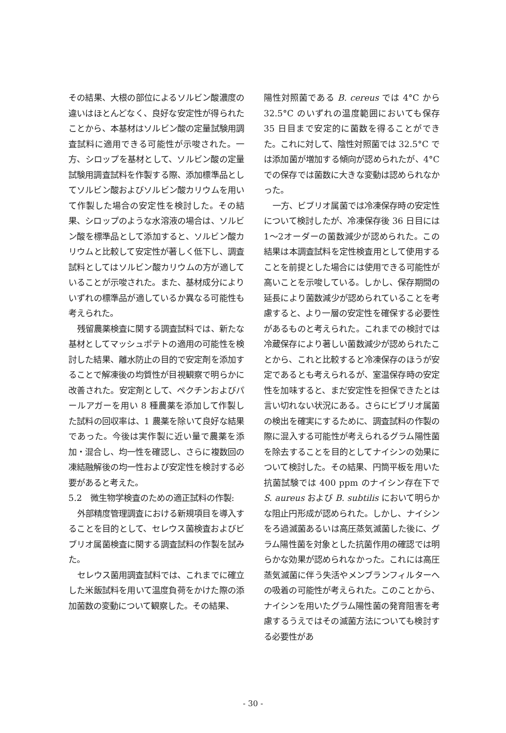その結果、大根の部位によるソルビン酸濃度の違いはほとんどなく、良好な安定性が得られたことから、本基材はソルビン酸の定量試験用調査試料に適用できる可能性が示唆された。一方、シロップを基材として、ソルビン酸の定量試験用調査試料を作製する際、添加標準品としてソルビン酸およびソルビン酸カリウムを用いて作製した場合の安定性を検討した。その結果、シロップのような水溶液の場合は、ソルビン酸を標準品として添加すると、ソルビン酸カリウムと比較して安定性が著しく低下し、調査試料としてはソルビン酸カリウムの方が適していることが示唆された。また、基材成分によりいずれの標準品が適しているか異なる可能性も考えられた。
残留農薬検査に関する調査試料では、新たな基材としてマッシュポテトの適用の可能性を検討した結果、離水防止の目的で安定剤を添加することで解凍後の均質性が目視観察で明らかに改善された。安定剤として、ペクチンおよびパールアガーを用い 8 種農薬を添加して作製した試料の回収率は、1 農薬を除いて良好な結果であった。今後は実作製に近い量で農薬を添加・混合し、均一性を確認し、さらに複数回の凍結融解後の均一性および安定性を検討する必要があると考えた。
5.2　微生物学検査のための適正試料の作製:
外部精度管理調査における新規項目を導入することを目的として、セレウス菌検査およびビブリオ属菌検査に関する調査試料の作製を試みた。
セレウス菌用調査試料では、これまでに確立した米飯試料を用いて温度負荷をかけた際の添加菌数の変動について観察した。その結果、
陽性対照菌である B. cereus では 4°C から 32.5°C のいずれの温度範囲においても保存 35 日目まで安定的に菌数を得ることができた。これに対して、陰性対照菌では 32.5°C では添加菌が増加する傾向が認められたが、4°C での保存では菌数に大きな変動は認められなかった。
一方、ビブリオ属菌では冷凍保存時の安定性について検討したが、冷凍保存後 36 日目には1～2オーダーの菌数減少が認められた。この結果は本調査試料を定性検査用として使用することを前提とした場合には使用できる可能性が高いことを示唆している。しかし、保存期間の延長により菌数減少が認められていることを考慮すると、より一層の安定性を確保する必要性があるものと考えられた。これまでの検討では冷蔵保存により著しい菌数減少が認められたことから、これと比較すると冷凍保存のほうが安定であるとも考えられるが、室温保存時の安定性を加味すると、まだ安定性を担保できたとは言い切れない状況にある。さらにビブリオ属菌の検出を確実にするために、調査試料の作製の際に混入する可能性が考えられるグラム陽性菌を除去することを目的としてナイシンの効果について検討した。その結果、円筒平板を用いた抗菌試験では 400 ppm のナイシン存在下で S. aureus および B. subtilis において明らかな阻止円形成が認められた。しかし、ナイシンをろ過滅菌あるいは高圧蒸気滅菌した後に、グラム陽性菌を対象とした抗菌作用の確認では明らかな効果が認められなかった。これには高圧蒸気滅菌に伴う失活やメンブランフィルターへの吸着の可能性が考えられた。このことから、ナイシンを用いたグラム陽性菌の発育阻害を考慮するうえではその滅菌方法についても検討する必要性があ
- 30 -